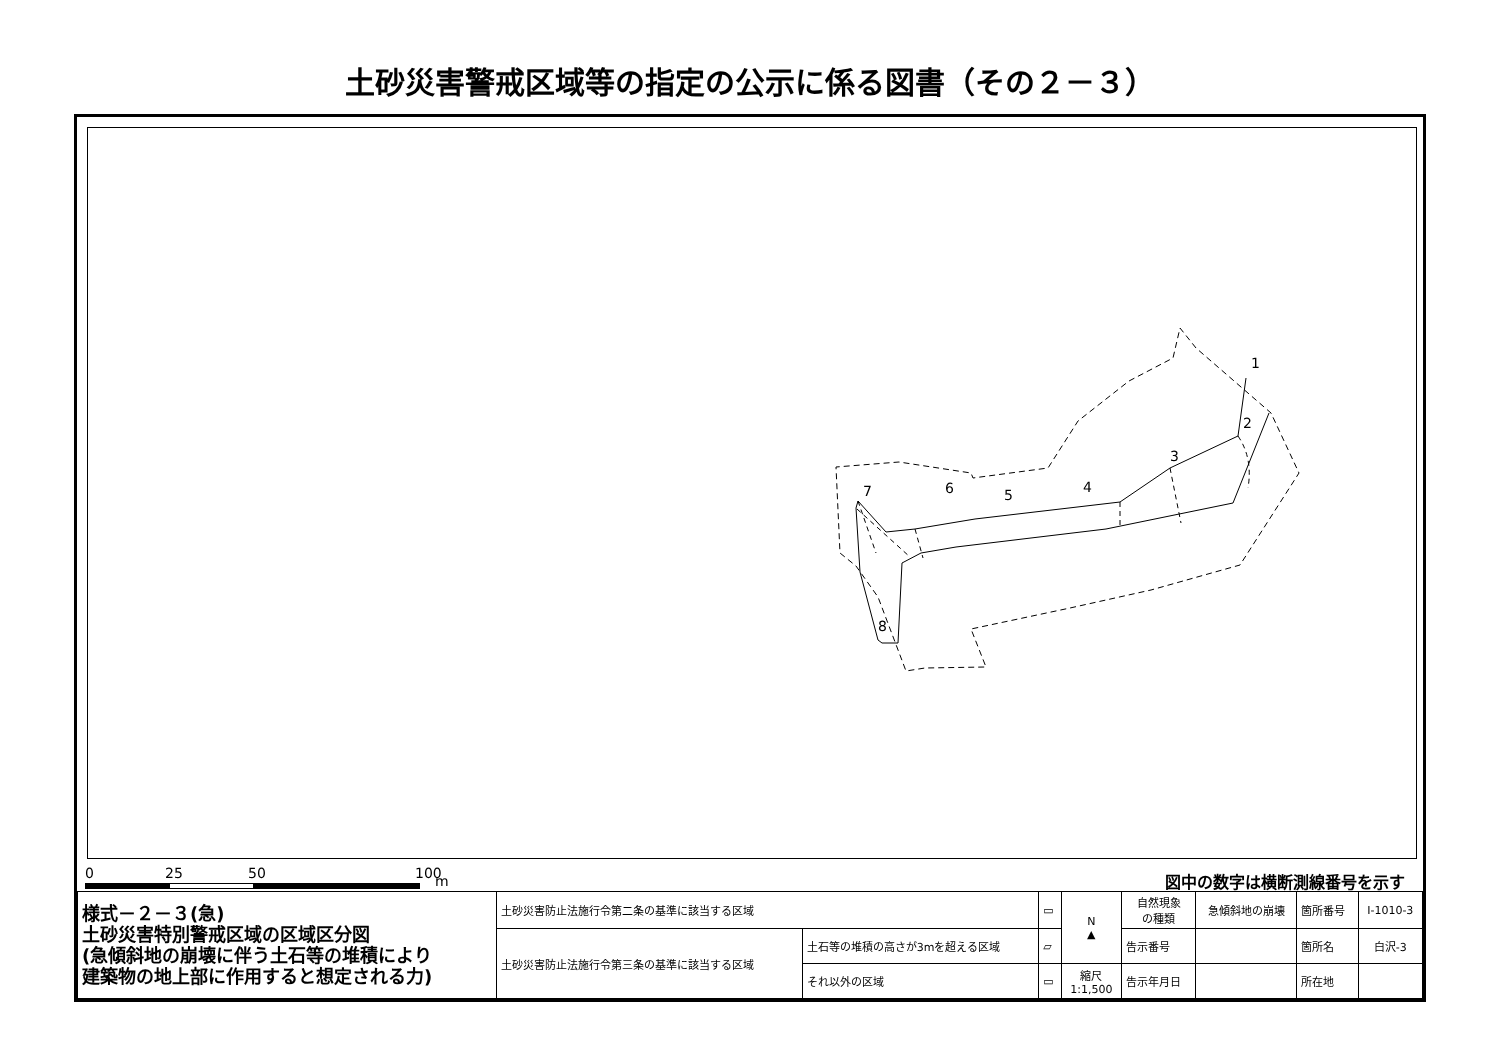土砂災害警戒区域等の指定の公示に係る図書（その２－３）
1
2
3
4
5
6
7
8
0 25 50 100 m 図中の数字は横断測線番号を示す
| 様式－２－３(急) 土砂災害特別警戒区域の区域区分図 (急傾斜地の崩壊に伴う土石等の堆積により 建築物の地上部に作用すると想定される力) | 土砂災害防止法施行令第二条の基準に該当する区域 | | ▭ | N ▲ | 自然現象 の種類 | 急傾斜地の崩壊 | 箇所番号 | Ⅰ-1010-3 |
| | 土砂災害防止法施行令第三条の基準に該当する区域 | 土石等の堆積の高さが3mを超える区域 | ▱ | | 告示番号 | | 箇所名 | 白沢-3 |
| | | それ以外の区域 | ▭ | 縮尺 1:1,500 | 告示年月日 | | 所在地 | |